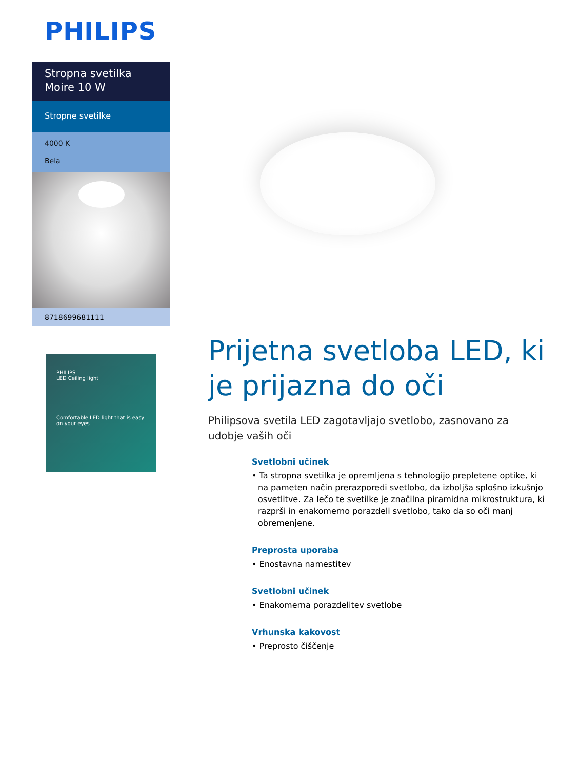PHILIPS
Stropna svetilka
Moire 10 W
Stropne svetilke
4000 K
Bela
8718699681111
PHILIPS
LED Ceiling light
Comfortable LED light that is easy on your eyes
Prijetna svetloba LED, ki je prijazna do oči
Philipsova svetila LED zagotavljajo svetlobo, zasnovano za udobje vaših oči
Svetlobni učinek
• Ta stropna svetilka je opremljena s tehnologijo prepletene optike, ki na pameten način prerazporedi svetlobo, da izboljša splošno izkušnjo osvetlitve. Za lečo te svetilke je značilna piramidna mikrostruktura, ki razprši in enakomerno porazdeli svetlobo, tako da so oči manj obremenjene.
Preprosta uporaba
• Enostavna namestitev
Svetlobni učinek
• Enakomerna porazdelitev svetlobe
Vrhunska kakovost
• Preprosto čiščenje